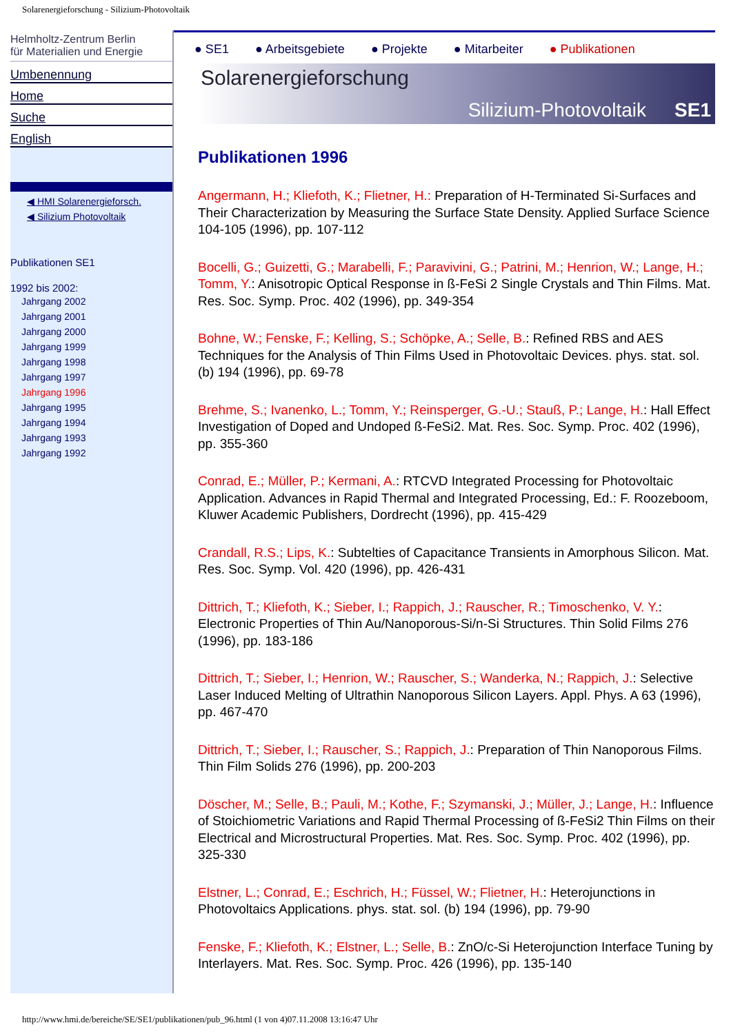Solarenergieforschung - Silizium-Photovoltaik
Helmholtz-Zentrum Berlin
für Materialien und Energie
Umbenennung
Home
Suche
English
◀ HMI Solarenergieforsch.
◀ Silizium Photovoltaik
Publikationen SE1
1992 bis 2002:
Jahrgang 2002
Jahrgang 2001
Jahrgang 2000
Jahrgang 1999
Jahrgang 1998
Jahrgang 1997
Jahrgang 1996
Jahrgang 1995
Jahrgang 1994
Jahrgang 1993
Jahrgang 1992
● SE1 ● Arbeitsgebiete ● Projekte ● Mitarbeiter ● Publikationen
Solarenergieforschung
Silizium-Photovoltaik SE1
Publikationen 1996
Angermann, H.; Kliefoth, K.; Flietner, H.: Preparation of H-Terminated Si-Surfaces and Their Characterization by Measuring the Surface State Density. Applied Surface Science 104-105 (1996), pp. 107-112
Bocelli, G.; Guizetti, G.; Marabelli, F.; Paravivini, G.; Patrini, M.; Henrion, W.; Lange, H.; Tomm, Y.: Anisotropic Optical Response in ß-FeSi 2 Single Crystals and Thin Films. Mat. Res. Soc. Symp. Proc. 402 (1996), pp. 349-354
Bohne, W.; Fenske, F.; Kelling, S.; Schöpke, A.; Selle, B.: Refined RBS and AES Techniques for the Analysis of Thin Films Used in Photovoltaic Devices. phys. stat. sol. (b) 194 (1996), pp. 69-78
Brehme, S.; Ivanenko, L.; Tomm, Y.; Reinsperger, G.-U.; Stauß, P.; Lange, H.: Hall Effect Investigation of Doped and Undoped ß-FeSi2. Mat. Res. Soc. Symp. Proc. 402 (1996), pp. 355-360
Conrad, E.; Müller, P.; Kermani, A.: RTCVD Integrated Processing for Photovoltaic Application. Advances in Rapid Thermal and Integrated Processing, Ed.: F. Roozeboom, Kluwer Academic Publishers, Dordrecht (1996), pp. 415-429
Crandall, R.S.; Lips, K.: Subtelties of Capacitance Transients in Amorphous Silicon. Mat. Res. Soc. Symp. Vol. 420 (1996), pp. 426-431
Dittrich, T.; Kliefoth, K.; Sieber, I.; Rappich, J.; Rauscher, R.; Timoschenko, V. Y.: Electronic Properties of Thin Au/Nanoporous-Si/n-Si Structures. Thin Solid Films 276 (1996), pp. 183-186
Dittrich, T.; Sieber, I.; Henrion, W.; Rauscher, S.; Wanderka, N.; Rappich, J.: Selective Laser Induced Melting of Ultrathin Nanoporous Silicon Layers. Appl. Phys. A 63 (1996), pp. 467-470
Dittrich, T.; Sieber, I.; Rauscher, S.; Rappich, J.: Preparation of Thin Nanoporous Films. Thin Film Solids 276 (1996), pp. 200-203
Döscher, M.; Selle, B.; Pauli, M.; Kothe, F.; Szymanski, J.; Müller, J.; Lange, H.: Influence of Stoichiometric Variations and Rapid Thermal Processing of ß-FeSi2 Thin Films on their Electrical and Microstructural Properties. Mat. Res. Soc. Symp. Proc. 402 (1996), pp. 325-330
Elstner, L.; Conrad, E.; Eschrich, H.; Füssel, W.; Flietner, H.: Heterojunctions in Photovoltaics Applications. phys. stat. sol. (b) 194 (1996), pp. 79-90
Fenske, F.; Kliefoth, K.; Elstner, L.; Selle, B.: ZnO/c-Si Heterojunction Interface Tuning by Interlayers. Mat. Res. Soc. Symp. Proc. 426 (1996), pp. 135-140
http://www.hmi.de/bereiche/SE/SE1/publikationen/pub_96.html (1 von 4)07.11.2008 13:16:47 Uhr